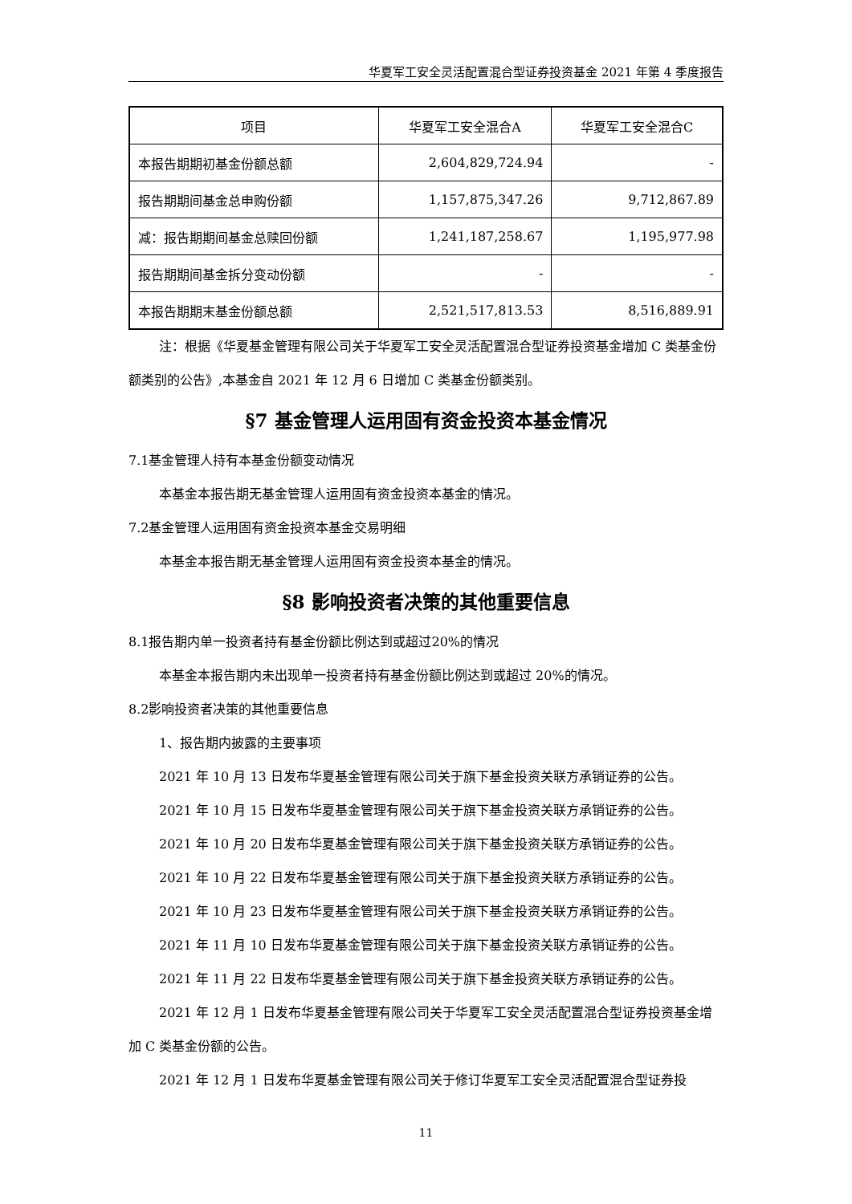华夏军工安全灵活配置混合型证券投资基金 2021 年第 4 季度报告
| 项目 | 华夏军工安全混合A | 华夏军工安全混合C |
| --- | --- | --- |
| 本报告期期初基金份额总额 | 2,604,829,724.94 | - |
| 报告期期间基金总申购份额 | 1,157,875,347.26 | 9,712,867.89 |
| 减：报告期期间基金总赎回份额 | 1,241,187,258.67 | 1,195,977.98 |
| 报告期期间基金拆分变动份额 | - | - |
| 本报告期期末基金份额总额 | 2,521,517,813.53 | 8,516,889.91 |
注：根据《华夏基金管理有限公司关于华夏军工安全灵活配置混合型证券投资基金增加 C 类基金份额类别的公告》,本基金自 2021 年 12 月 6 日增加 C 类基金份额类别。
§7 基金管理人运用固有资金投资本基金情况
7.1基金管理人持有本基金份额变动情况
本基金本报告期无基金管理人运用固有资金投资本基金的情况。
7.2基金管理人运用固有资金投资本基金交易明细
本基金本报告期无基金管理人运用固有资金投资本基金的情况。
§8 影响投资者决策的其他重要信息
8.1报告期内单一投资者持有基金份额比例达到或超过20%的情况
本基金本报告期内未出现单一投资者持有基金份额比例达到或超过 20%的情况。
8.2影响投资者决策的其他重要信息
1、报告期内披露的主要事项
2021 年 10 月 13 日发布华夏基金管理有限公司关于旗下基金投资关联方承销证券的公告。
2021 年 10 月 15 日发布华夏基金管理有限公司关于旗下基金投资关联方承销证券的公告。
2021 年 10 月 20 日发布华夏基金管理有限公司关于旗下基金投资关联方承销证券的公告。
2021 年 10 月 22 日发布华夏基金管理有限公司关于旗下基金投资关联方承销证券的公告。
2021 年 10 月 23 日发布华夏基金管理有限公司关于旗下基金投资关联方承销证券的公告。
2021 年 11 月 10 日发布华夏基金管理有限公司关于旗下基金投资关联方承销证券的公告。
2021 年 11 月 22 日发布华夏基金管理有限公司关于旗下基金投资关联方承销证券的公告。
2021 年 12 月 1 日发布华夏基金管理有限公司关于华夏军工安全灵活配置混合型证券投资基金增加 C 类基金份额的公告。
2021 年 12 月 1 日发布华夏基金管理有限公司关于修订华夏军工安全灵活配置混合型证券投
11